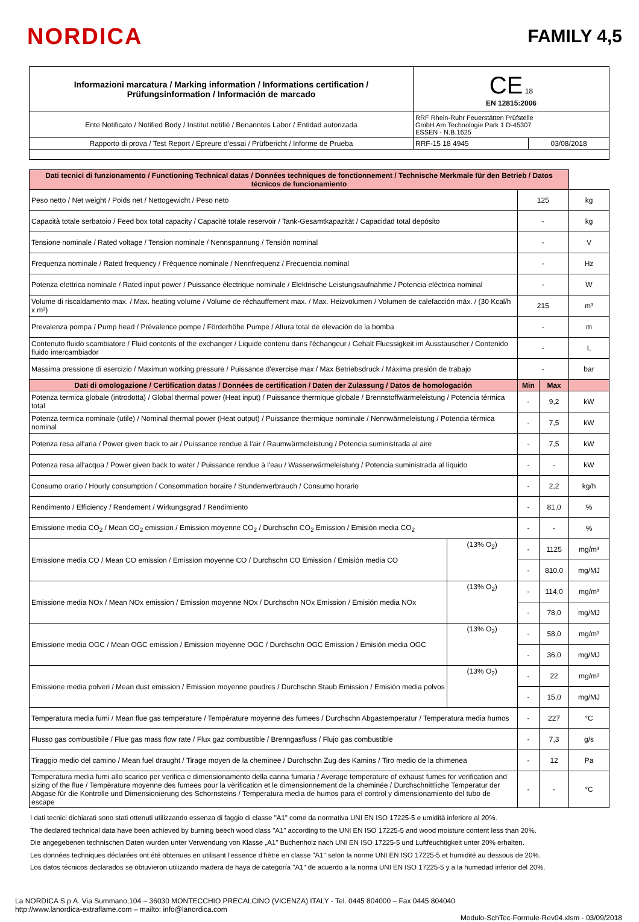NORDICA
FAMILY 4,5
| Informazioni marcatura / Marking information / Informations certification / Prüfungsinformation / Información de marcado | CE 18 EN 12815:2006 | |
| Ente Notificato / Notified Body / Institut notifiè / Benanntes Labor / Entidad autorizada | RRF Rhein-Ruhr Feuerstätten Prüfstelle GmbH Am Technologie Park 1 D-45307 ESSEN - N.B.1625 | |
| Rapporto di prova / Test Report / Epreure d'essai / Prüfbericht / Informe de Prueba | RRF-15 18 4945 | 03/08/2018 |
| Dati tecnici di funzionamento / Functioning Technical datas / Données techniques de fonctionnement / Technische Merkmale für den Betrieb / Datos técnicos de funcionamiento | | | | |
| Peso netto / Net weight / Poids net / Nettogewicht / Peso neto | | 125 | | kg |
| Capacità totale serbatoio / Feed box total capacity / Capacitè totale reservoir / Tank-Gesamtkapazität / Capacidad total depósito | | - | | kg |
| Tensione nominale / Rated voltage / Tension nominale / Nennspannung / Tensión nominal | | - | | V |
| Frequenza nominale / Rated frequency / Frèquence nominale / Nennfrequenz / Frecuencia nominal | | - | | Hz |
| Potenza elettrica nominale / Rated input power / Puissance èlectrique nominale / Elektrische Leistungsaufnahme / Potencia eléctrica nominal | | - | | W |
| Volume di riscaldamento max. / Max. heating volume / Volume de rèchauffement max. / Max. Heizvolumen / Volumen de calefacción máx. / (30 Kcal/h x m³) | | 215 | | m³ |
| Prevalenza pompa / Pump head / Prèvalence pompe / Förderhöhe Pumpe / Altura total de elevaciòn de la bomba | | - | | m |
| Contenuto fluido scambiatore / Fluid contents of the exchanger / Liquide contenu dans l'èchangeur / Gehalt Fluessigkeit im Ausstauscher / Contenido fluido intercambiador | | - | | L |
| Massima pressione di esercizio / Maximun working pressure / Puissance d'exercise max / Max Betriebsdruck / Máxima presión de trabajo | | - | | bar |
| Dati di omologazione / Certification datas / Données de certification / Daten der Zulassung / Datos de homologación | | Min | Max | |
| Potenza termica globale (introdotta) / Global thermal power (Heat input) / Puissance thermique globale / Brennstoffwärmeleistung / Potencia térmica total | | - | 9,2 | kW |
| Potenza termica nominale (utile) / Nominal thermal power (Heat output) / Puissance thermique nominale / Nennwärmeleistung / Potencia térmica nominal | | - | 7,5 | kW |
| Potenza resa all'aria / Power given back to air / Puissance rendue à l'air / Raumwärmeleistung / Potencia suministrada al aire | | - | 7,5 | kW |
| Potenza resa all'acqua / Power given back to water / Puissance rendue à l'eau / Wasserwärmeleistung / Potencia suministrada al líquido | | - | - | kW |
| Consumo orario / Hourly consumption / Consommation horaire / Stundenverbrauch / Consumo horario | | - | 2,2 | kg/h |
| Rendimento / Efficiency / Rendement / Wirkungsgrad / Rendimiento | | - | 81,0 | % |
| Emissione media CO<sub>2</sub> / Mean CO<sub>2</sub> emission / Emission moyenne CO<sub>2</sub> / Durchschn CO<sub>2</sub> Emission / Emisión media CO<sub>2</sub> | | - | - | % |
| Emissione media CO / Mean CO emission / Emission moyenne CO / Durchschn CO Emission / Emisión media CO | (13% O<sub>2</sub>) | - | 1125 | mg/m³ |
| | | - | 810,0 | mg/MJ |
| Emissione media NOx / Mean NOx emission / Emission moyenne NOx / Durchschn NOx Emission / Emisión media NOx | (13% O<sub>2</sub>) | - | 114,0 | mg/m³ |
| | | - | 78,0 | mg/MJ |
| Emissione media OGC / Mean OGC emission / Emission moyenne OGC / Durchschn OGC Emission / Emisión media OGC | (13% O<sub>2</sub>) | - | 58,0 | mg/m³ |
| | | - | 36,0 | mg/MJ |
| Emissione media polveri / Mean dust emission / Emission moyenne poudres / Durchschn Staub Emission / Emisión media polvos | (13% O<sub>2</sub>) | - | 22 | mg/m³ |
| | | - | 15,0 | mg/MJ |
| Temperatura media fumi / Mean flue gas temperature / Tempèrature moyenne des fumees / Durchschn Abgastemperatur / Temperatura media humos | | - | 227 | °C |
| Flusso gas combustibile / Flue gas mass flow rate / Flux gaz combustible / Brenngasfluss / Flujo gas combustible | | - | 7,3 | g/s |
| Tiraggio medio del camino / Mean fuel draught / Tirage moyen de la cheminee / Durchschn Zug des Kamins / Tiro medio de la chimenea | | - | 12 | Pa |
| Temperatura media fumi allo scarico per verifica e dimensionamento della canna fumaria / Average temperature of exhaust fumes for verification and sizing of the flue / Tempèrature moyenne des fumees pour la vèrification et le dimensionnement de la cheminée / Durchschnittliche Temperatur der Abgase für die Kontrolle und Dimensionierung des Schornsteins / Temperatura media de humos para el control y dimensionamiento del tubo de escape | | - | - | °C |
I dati tecnici dichiarati sono stati ottenuti utilizzando essenza di faggio di classe "A1" come da normativa UNI EN ISO 17225-5 e umidità inferiore al 20%.
The declared technical data have been achieved by burning beech wood class "A1" according to the UNI EN ISO 17225-5 and wood moisture content less than 20%.
Die angegebenen technischen Daten wurden unter Verwendung von Klasse „A1" Buchenholz nach UNI EN ISO 17225-5 und Luftfeuchtigkeit unter 20% erhalten.
Les données techniques déclarées ont été obtenues en utilisant l'essence d'hêtre en classe "A1" selon la norme UNI EN ISO 17225-5 et humidité au dessous de 20%.
Los datos técnicos declarados se obtuvieron utilizando madera de haya de categoría "A1" de acuerdo a la norma UNI EN ISO 17225-5 y a la humedad inferior del 20%.
La NORDICA S.p.A. Via Summano,104 – 36030 MONTECCHIO PRECALCINO (VICENZA) ITALY - Tel. 0445 804000 – Fax 0445 804040
http://www.lanordica-extraflame.com – mailto: info@lanordica.com
Modulo-SchTec-Formule-Rev04.xlsm - 03/09/2018